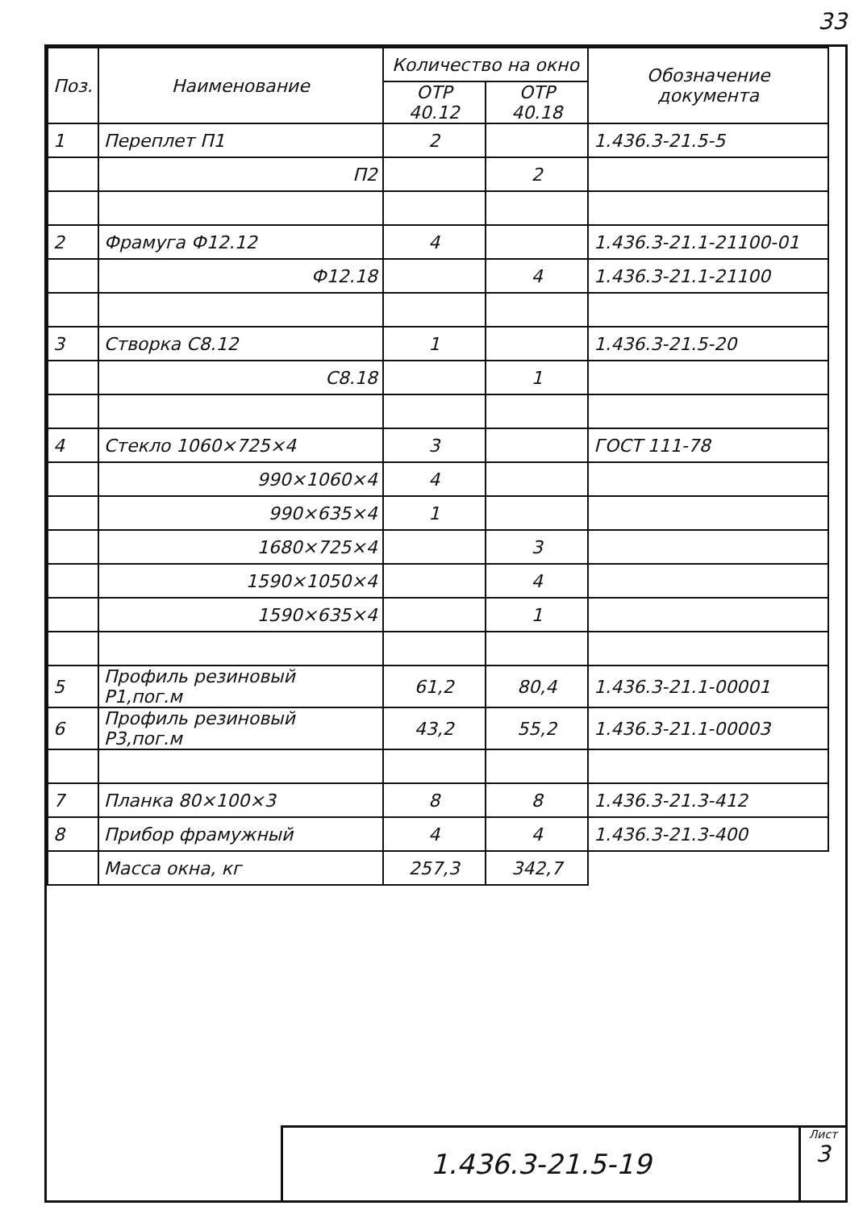33
| Поз. | Наименование | Количество на окно | | Обозначение документа |
| --- | --- | --- | --- | --- |
| | | ОТР 40.12 | ОТР 40.18 | |
| 1 | Переплет П1 | 2 | | 1.436.3-21.5-5 |
| | П2 | | 2 | |
| 2 | Фрамуга Ф12.12 | 4 | | 1.436.3-21.1-21100-01 |
| | Ф12.18 | | 4 | 1.436.3-21.1-21100 |
| 3 | Створка С8.12 | 1 | | 1.436.3-21.5-20 |
| | С8.18 | | 1 | |
| 4 | Стекло 1060×725×4 | 3 | | ГОСТ 111-78 |
| | 990×1060×4 | 4 | | |
| | 990×635×4 | 1 | | |
| | 1680×725×4 | | 3 | |
| | 1590×1050×4 | | 4 | |
| | 1590×635×4 | | 1 | |
| 5 | Профиль резиновый Р1,пог.м | 61,2 | 80,4 | 1.436.3-21.1-00001 |
| 6 | Профиль резиновый Р3,пог.м | 43,2 | 55,2 | 1.436.3-21.1-00003 |
| 7 | Планка 80×100×3 | 8 | 8 | 1.436.3-21.3-412 |
| 8 | Прибор фрамужный | 4 | 4 | 1.436.3-21.3-400 |
| | Масса окна, кг | 257,3 | 342,7 | |
1.436.3-21.5-19
Лист
3